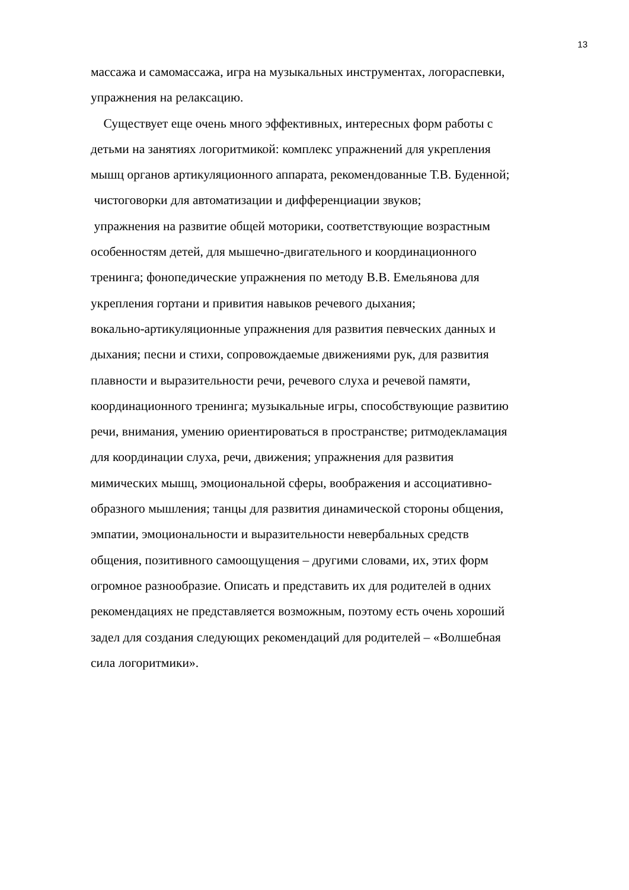13
массажа и самомассажа, игра на музыкальных инструментах, логораспевки,
упражнения на релаксацию.
Существует еще очень много эффективных, интересных форм работы с
детьми на занятиях логоритмикой: комплекс упражнений для укрепления
мышц органов артикуляционного аппарата, рекомендованные Т.В. Буденной;
чистоговорки для автоматизации и дифференциации звуков;
упражнения на развитие общей моторики, соответствующие возрастным
особенностям детей, для мышечно-двигательного и координационного
тренинга; фонопедические упражнения по методу В.В. Емельянова для
укрепления гортани и привития навыков речевого дыхания;
вокально-артикуляционные упражнения для развития певческих данных и
дыхания; песни и стихи, сопровождаемые движениями рук, для развития
плавности и выразительности речи, речевого слуха и речевой памяти,
координационного тренинга; музыкальные игры, способствующие развитию
речи, внимания, умению ориентироваться в пространстве; ритмодекламация
для координации слуха, речи, движения; упражнения для развития
мимических мышц, эмоциональной сферы, воображения и ассоциативно-
образного мышления; танцы для развития динамической стороны общения,
эмпатии, эмоциональности и выразительности невербальных средств
общения, позитивного самоощущения – другими словами, их, этих форм
огромное разнообразие. Описать и представить их для родителей в одних
рекомендациях не представляется возможным, поэтому есть очень хороший
задел для создания следующих рекомендаций для родителей – «Волшебная
сила логоритмики».